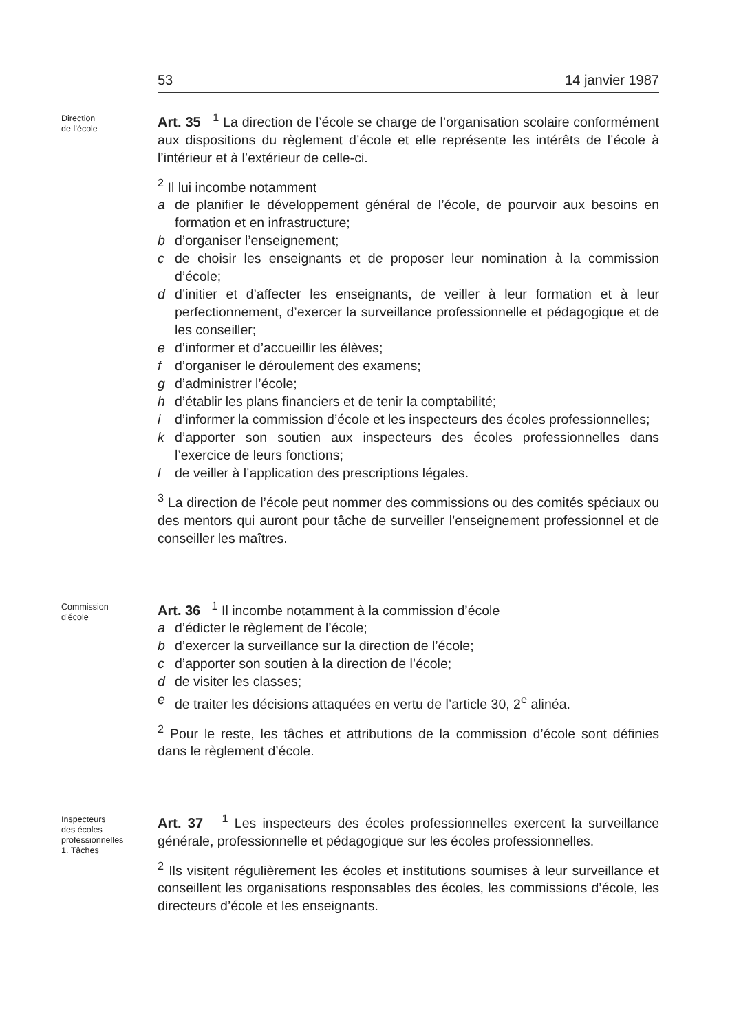53 14 janvier 1987
Direction
de l’école
Art. 35 <sup>1</sup> La direction de l’école se charge de l’organisation scolaire conformément aux dispositions du règlement d’école et elle représente les intérêts de l’école à l’intérieur et à l’extérieur de celle-ci.
<sup>2</sup> Il lui incombe notamment
a de planifier le développement général de l’école, de pourvoir aux besoins en formation et en infrastructure;
b d’organiser l’enseignement;
c de choisir les enseignants et de proposer leur nomination à la commission d’école;
d d’initier et d’affecter les enseignants, de veiller à leur formation et à leur perfectionnement, d’exercer la surveillance professionnelle et pédagogique et de les conseiller;
e d’informer et d’accueillir les élèves;
f d’organiser le déroulement des examens;
g d’administrer l’école;
h d’établir les plans financiers et de tenir la comptabilité;
i d’informer la commission d’école et les inspecteurs des écoles professionnelles;
k d’apporter son soutien aux inspecteurs des écoles professionnelles dans l’exercice de leurs fonctions;
l de veiller à l’application des prescriptions légales.
<sup>3</sup> La direction de l’école peut nommer des commissions ou des comités spéciaux ou des mentors qui auront pour tâche de surveiller l’enseignement professionnel et de conseiller les maîtres.
Commission
d’école
Art. 36 <sup>1</sup> Il incombe notamment à la commission d’école
a d’édicter le règlement de l’école;
b d’exercer la surveillance sur la direction de l’école;
c d’apporter son soutien à la direction de l’école;
d de visiter les classes;
e de traiter les décisions attaquées en vertu de l’article 30, 2<sup>e</sup> alinéa.
<sup>2</sup> Pour le reste, les tâches et attributions de la commission d’école sont définies dans le règlement d’école.
Inspecteurs
des écoles
professionnelles
1. Tâches
Art. 37 <sup>1</sup> Les inspecteurs des écoles professionnelles exercent la surveillance générale, professionnelle et pédagogique sur les écoles professionnelles.
<sup>2</sup> Ils visitent régulièrement les écoles et institutions soumises à leur surveillance et conseillent les organisations responsables des écoles, les commissions d’école, les directeurs d’école et les enseignants.